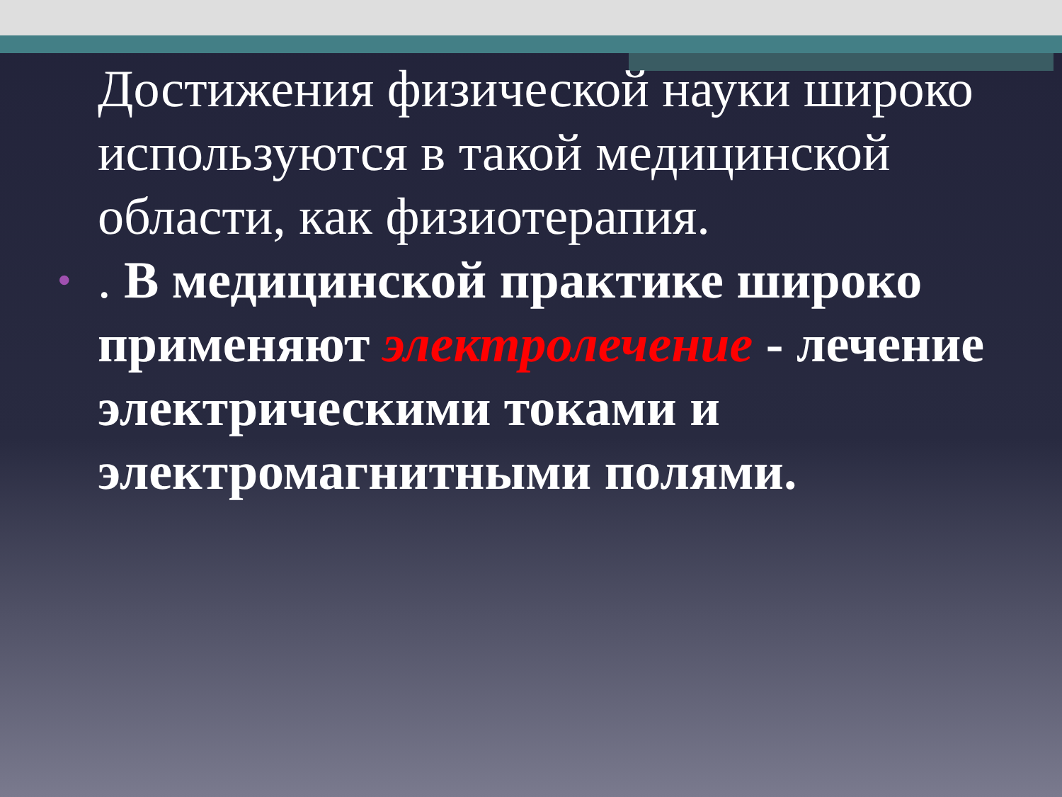Достижения физической науки широко используются в такой медицинской области, как физиотерапия.
•. В медицинской практике широко применяют электролечение - лечение электрическими токами и электромагнитными полями.